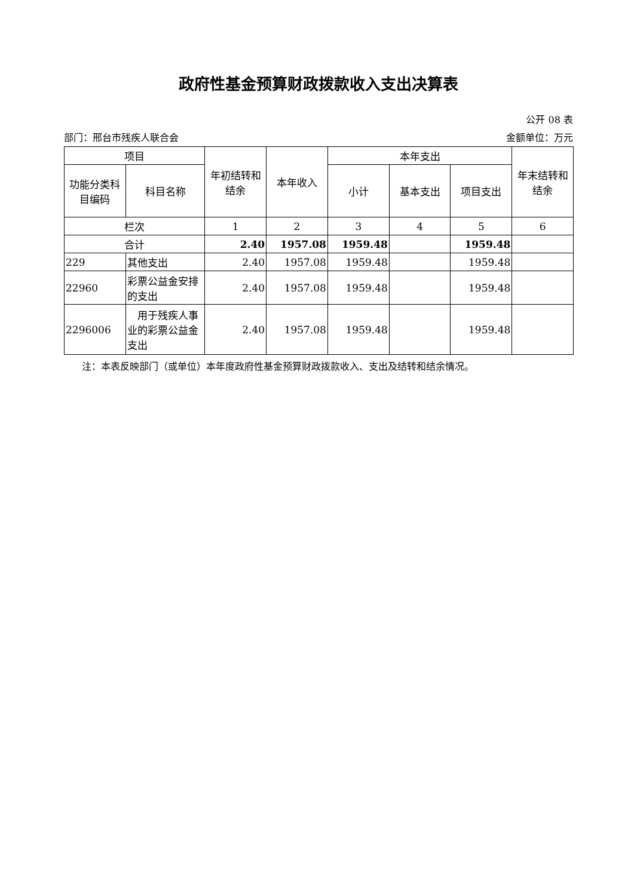政府性基金预算财政拨款收入支出决算表
公开 08 表
部门：邢台市残疾人联合会 金额单位：万元
| 项目 | | 年初结转和结余 | 本年收入 | 本年支出 | | | 年末结转和结余 |
| --- | --- | --- | --- | --- | --- | --- | --- |
| 功能分类科目编码 | 科目名称 | | | 小计 | 基本支出 | 项目支出 | |
| 栏次 | | 1 | 2 | 3 | 4 | 5 | 6 |
| 合计 | | 2.40 | 1957.08 | 1959.48 | | 1959.48 | |
| 229 | 其他支出 | 2.40 | 1957.08 | 1959.48 | | 1959.48 | |
| 22960 | 彩票公益金安排的支出 | 2.40 | 1957.08 | 1959.48 | | 1959.48 | |
| 2296006 | 用于残疾人事业的彩票公益金支出 | 2.40 | 1957.08 | 1959.48 | | 1959.48 | |
注：本表反映部门（或单位）本年度政府性基金预算财政拨款收入、支出及结转和结余情况。